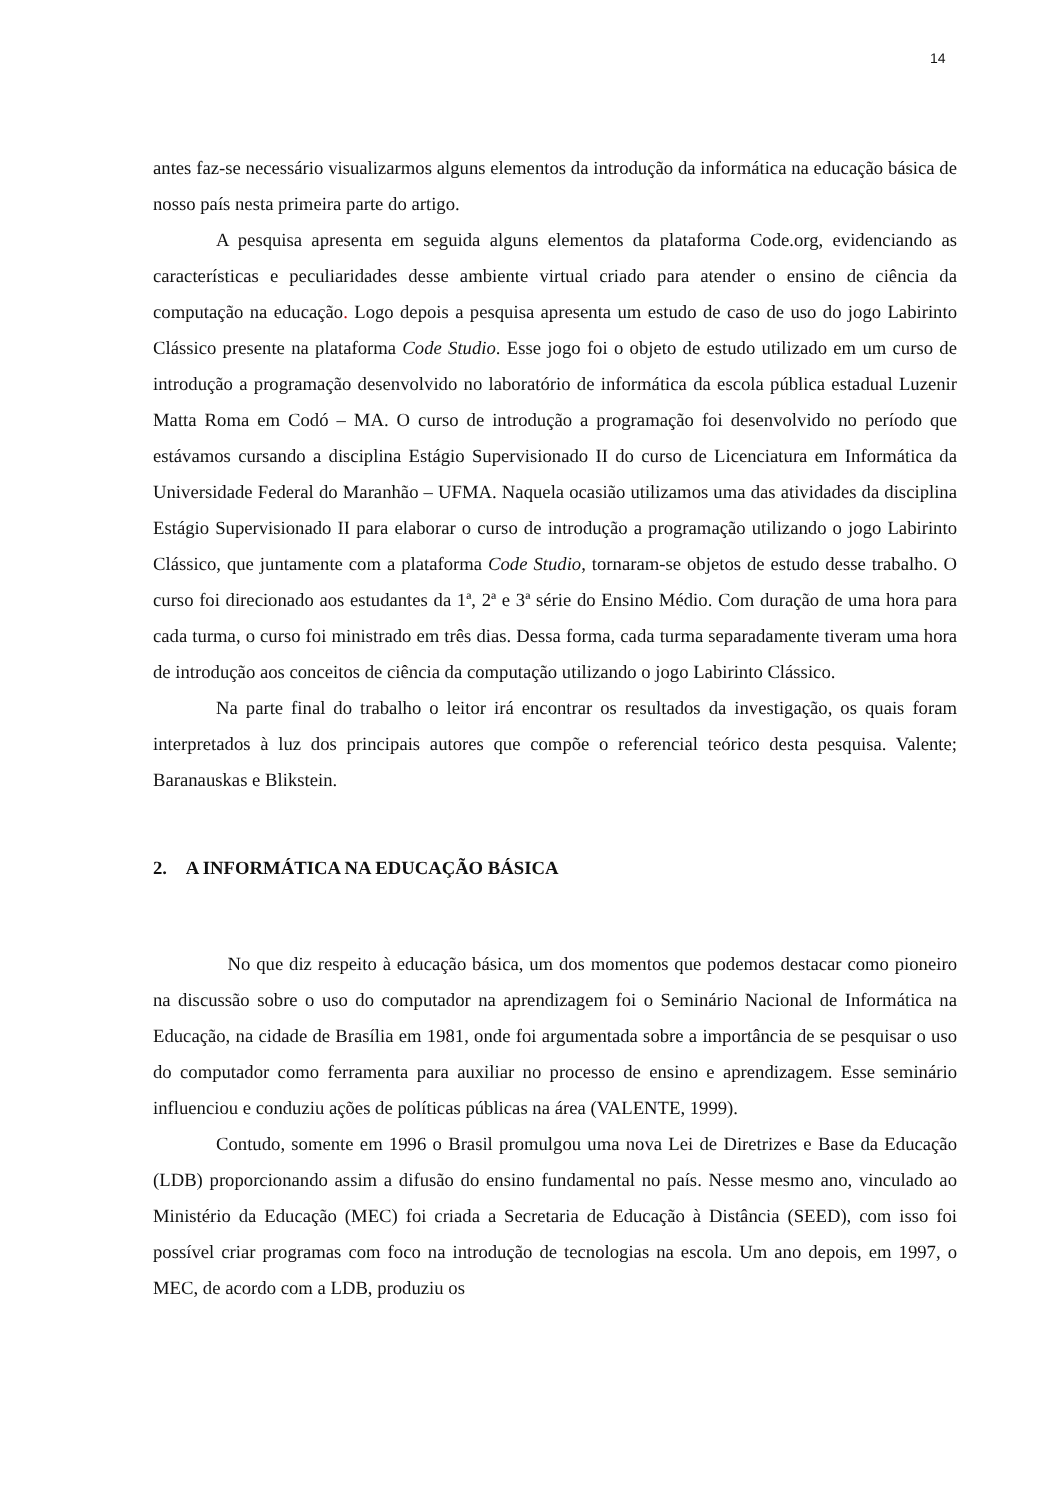14
antes faz-se necessário visualizarmos alguns elementos da introdução da informática na educação básica de nosso país nesta primeira parte do artigo.
A pesquisa apresenta em seguida alguns elementos da plataforma Code.org, evidenciando as características e peculiaridades desse ambiente virtual criado para atender o ensino de ciência da computação na educação. Logo depois a pesquisa apresenta um estudo de caso de uso do jogo Labirinto Clássico presente na plataforma Code Studio. Esse jogo foi o objeto de estudo utilizado em um curso de introdução a programação desenvolvido no laboratório de informática da escola pública estadual Luzenir Matta Roma em Codó – MA. O curso de introdução a programação foi desenvolvido no período que estávamos cursando a disciplina Estágio Supervisionado II do curso de Licenciatura em Informática da Universidade Federal do Maranhão – UFMA. Naquela ocasião utilizamos uma das atividades da disciplina Estágio Supervisionado II para elaborar o curso de introdução a programação utilizando o jogo Labirinto Clássico, que juntamente com a plataforma Code Studio, tornaram-se objetos de estudo desse trabalho. O curso foi direcionado aos estudantes da 1ª, 2ª e 3ª série do Ensino Médio. Com duração de uma hora para cada turma, o curso foi ministrado em três dias. Dessa forma, cada turma separadamente tiveram uma hora de introdução aos conceitos de ciência da computação utilizando o jogo Labirinto Clássico.
Na parte final do trabalho o leitor irá encontrar os resultados da investigação, os quais foram interpretados à luz dos principais autores que compõe o referencial teórico desta pesquisa. Valente; Baranauskas e Blikstein.
2. A INFORMÁTICA NA EDUCAÇÃO BÁSICA
No que diz respeito à educação básica, um dos momentos que podemos destacar como pioneiro na discussão sobre o uso do computador na aprendizagem foi o Seminário Nacional de Informática na Educação, na cidade de Brasília em 1981, onde foi argumentada sobre a importância de se pesquisar o uso do computador como ferramenta para auxiliar no processo de ensino e aprendizagem. Esse seminário influenciou e conduziu ações de políticas públicas na área (VALENTE, 1999).
Contudo, somente em 1996 o Brasil promulgou uma nova Lei de Diretrizes e Base da Educação (LDB) proporcionando assim a difusão do ensino fundamental no país. Nesse mesmo ano, vinculado ao Ministério da Educação (MEC) foi criada a Secretaria de Educação à Distância (SEED), com isso foi possível criar programas com foco na introdução de tecnologias na escola. Um ano depois, em 1997, o MEC, de acordo com a LDB, produziu os